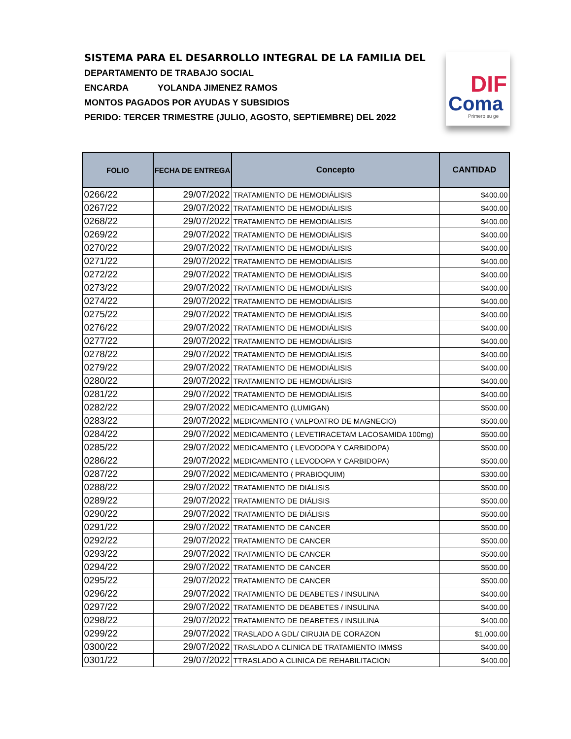SISTEMA PARA EL DESARROLLO INTEGRAL DE LA FAMILIA DEL
DEPARTAMENTO DE TRABAJO SOCIAL
ENCARDA YOLANDA JIMENEZ RAMOS
MONTOS PAGADOS POR AYUDAS Y SUBSIDIOS
PERIDO: TERCER TRIMESTRE (JULIO, AGOSTO, SEPTIEMBRE) DEL 2022
DIF
Coma
Primero su ge
| FOLIO | FECHA DE ENTREGA | Concepto | CANTIDAD |
| --- | --- | --- | --- |
| 0266/22 | 29/07/2022 | TRATAMIENTO DE HEMODIÁLISIS | $400.00 |
| 0267/22 | 29/07/2022 | TRATAMIENTO DE HEMODIÁLISIS | $400.00 |
| 0268/22 | 29/07/2022 | TRATAMIENTO DE HEMODIÁLISIS | $400.00 |
| 0269/22 | 29/07/2022 | TRATAMIENTO DE HEMODIÁLISIS | $400.00 |
| 0270/22 | 29/07/2022 | TRATAMIENTO DE HEMODIÁLISIS | $400.00 |
| 0271/22 | 29/07/2022 | TRATAMIENTO DE HEMODIÁLISIS | $400.00 |
| 0272/22 | 29/07/2022 | TRATAMIENTO DE HEMODIÁLISIS | $400.00 |
| 0273/22 | 29/07/2022 | TRATAMIENTO DE HEMODIÁLISIS | $400.00 |
| 0274/22 | 29/07/2022 | TRATAMIENTO DE HEMODIÁLISIS | $400.00 |
| 0275/22 | 29/07/2022 | TRATAMIENTO DE HEMODIÁLISIS | $400.00 |
| 0276/22 | 29/07/2022 | TRATAMIENTO DE HEMODIÁLISIS | $400.00 |
| 0277/22 | 29/07/2022 | TRATAMIENTO DE HEMODIÁLISIS | $400.00 |
| 0278/22 | 29/07/2022 | TRATAMIENTO DE HEMODIÁLISIS | $400.00 |
| 0279/22 | 29/07/2022 | TRATAMIENTO DE HEMODIÁLISIS | $400.00 |
| 0280/22 | 29/07/2022 | TRATAMIENTO DE HEMODIÁLISIS | $400.00 |
| 0281/22 | 29/07/2022 | TRATAMIENTO DE HEMODIÁLISIS | $400.00 |
| 0282/22 | 29/07/2022 | MEDICAMENTO (LUMIGAN) | $500.00 |
| 0283/22 | 29/07/2022 | MEDICAMENTO ( VALPOATRO DE MAGNECIO) | $500.00 |
| 0284/22 | 29/07/2022 | MEDICAMENTO ( LEVETIRACETAM LACOSAMIDA 100mg) | $500.00 |
| 0285/22 | 29/07/2022 | MEDICAMENTO ( LEVODOPA Y CARBIDOPA) | $500.00 |
| 0286/22 | 29/07/2022 | MEDICAMENTO ( LEVODOPA Y CARBIDOPA) | $500.00 |
| 0287/22 | 29/07/2022 | MEDICAMENTO ( PRABIOQUIM) | $300.00 |
| 0288/22 | 29/07/2022 | TRATAMIENTO DE DIÁLISIS | $500.00 |
| 0289/22 | 29/07/2022 | TRATAMIENTO DE DIÁLISIS | $500.00 |
| 0290/22 | 29/07/2022 | TRATAMIENTO DE DIÁLISIS | $500.00 |
| 0291/22 | 29/07/2022 | TRATAMIENTO DE CANCER | $500.00 |
| 0292/22 | 29/07/2022 | TRATAMIENTO DE CANCER | $500.00 |
| 0293/22 | 29/07/2022 | TRATAMIENTO DE CANCER | $500.00 |
| 0294/22 | 29/07/2022 | TRATAMIENTO DE CANCER | $500.00 |
| 0295/22 | 29/07/2022 | TRATAMIENTO DE CANCER | $500.00 |
| 0296/22 | 29/07/2022 | TRATAMIENTO DE DEABETES / INSULINA | $400.00 |
| 0297/22 | 29/07/2022 | TRATAMIENTO DE DEABETES / INSULINA | $400.00 |
| 0298/22 | 29/07/2022 | TRATAMIENTO DE DEABETES / INSULINA | $400.00 |
| 0299/22 | 29/07/2022 | TRASLADO A GDL/ CIRUJIA DE CORAZON | $1,000.00 |
| 0300/22 | 29/07/2022 | TRASLADO A CLINICA DE TRATAMIENTO IMMSS | $400.00 |
| 0301/22 | 29/07/2022 | TTRASLADO A CLINICA DE REHABILITACION | $400.00 |